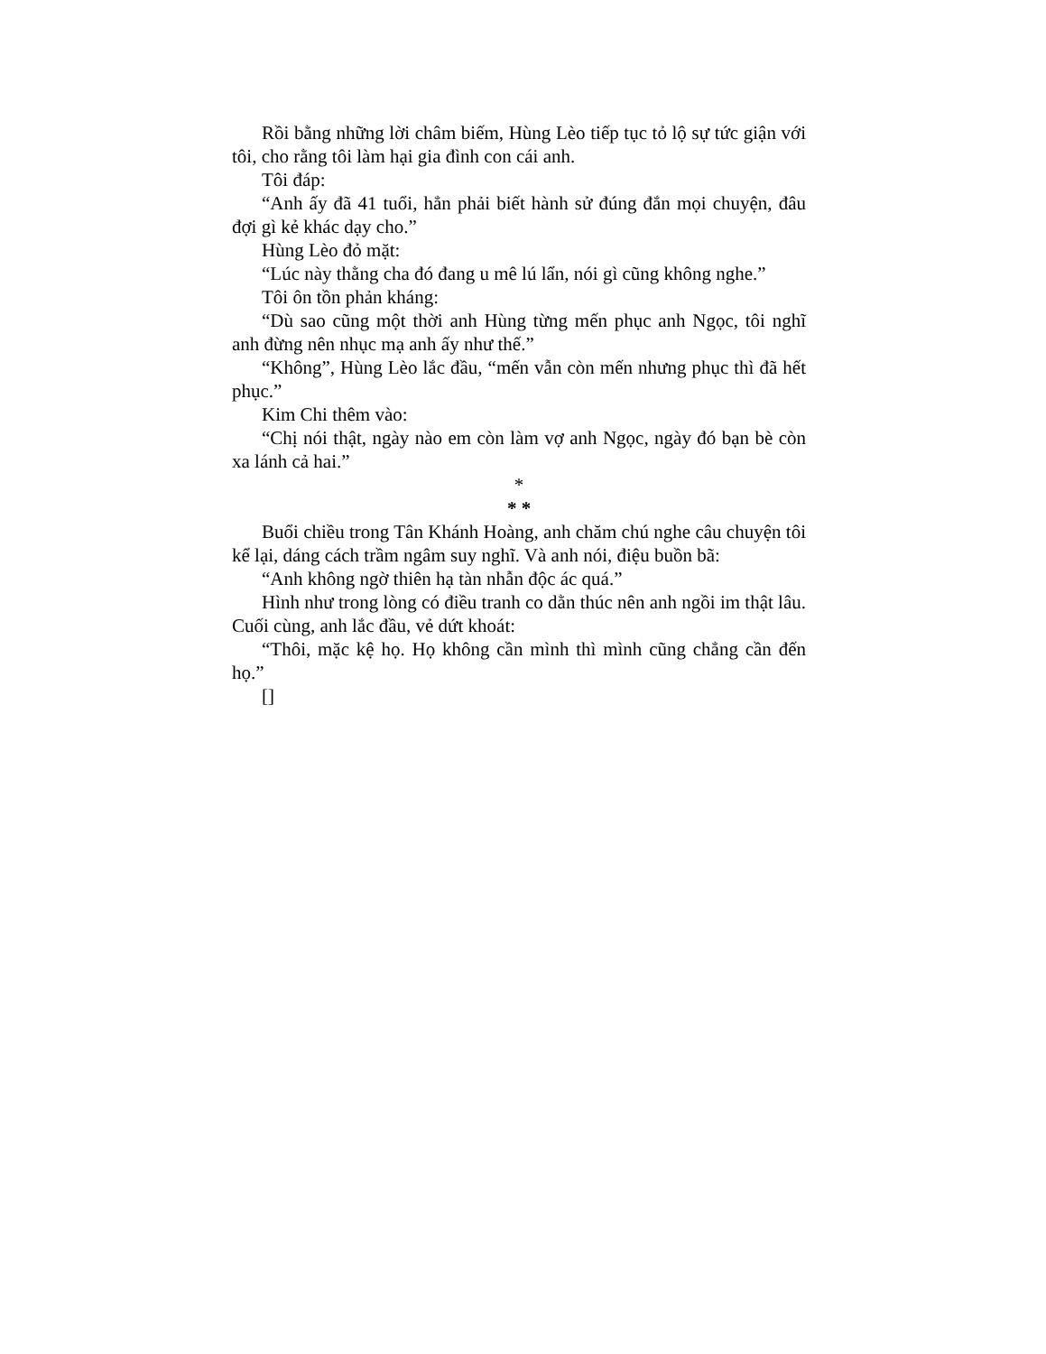Rồi bằng những lời châm biếm, Hùng Lèo tiếp tục tỏ lộ sự tức giận với tôi, cho rằng tôi làm hại gia đình con cái anh.
Tôi đáp:
“Anh ấy đã 41 tuổi, hẳn phải biết hành sử đúng đắn mọi chuyện, đâu đợi gì kẻ khác dạy cho.”
Hùng Lèo đỏ mặt:
“Lúc này thằng cha đó đang u mê lú lẩn, nói gì cũng không nghe.”
Tôi ôn tồn phản kháng:
“Dù sao cũng một thời anh Hùng từng mến phục anh Ngọc, tôi nghĩ anh đừng nên nhục mạ anh ấy như thế.”
“Không”, Hùng Lèo lắc đầu, “mến vẫn còn mến nhưng phục thì đã hết phục.”
Kim Chi thêm vào:
“Chị nói thật, ngày nào em còn làm vợ anh Ngọc, ngày đó bạn bè còn xa lánh cả hai.”
*
* *
Buổi chiều trong Tân Khánh Hoàng, anh chăm chú nghe câu chuyện tôi kể lại, dáng cách trầm ngâm suy nghĩ. Và anh nói, điệu buồn bã:
“Anh không ngờ thiên hạ tàn nhẫn độc ác quá.”
Hình như trong lòng có điều tranh co dằn thúc nên anh ngồi im thật lâu. Cuối cùng, anh lắc đầu, vẻ dứt khoát:
“Thôi, mặc kệ họ. Họ không cần mình thì mình cũng chẳng cần đến họ.”
[]